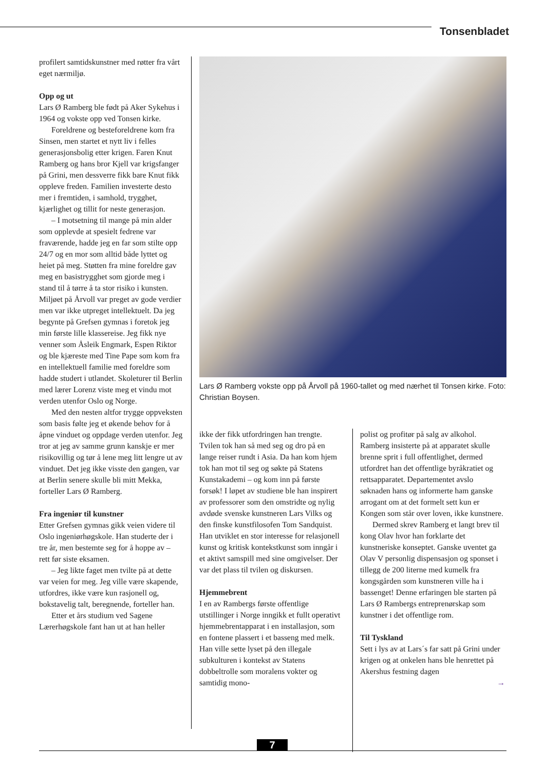Tonsenbladet
profilert samtidskunstner med røtter fra vårt eget nærmiljø.
Opp og ut
Lars Ø Ramberg ble født på Aker Sykehus i 1964 og vokste opp ved Tonsen kirke.
Foreldrene og besteforeldrene kom fra Sinsen, men startet et nytt liv i felles generasjonsbolig etter krigen. Faren Knut Ramberg og hans bror Kjell var krigsfanger på Grini, men dessverre fikk bare Knut fikk oppleve freden. Familien investerte desto mer i fremtiden, i samhold, trygghet, kjærlighet og tillit for neste generasjon.
– I motsetning til mange på min alder som opplevde at spesielt fedrene var fraværende, hadde jeg en far som stilte opp 24/7 og en mor som alltid både lyttet og heiet på meg. Støtten fra mine foreldre gav meg en basistrygghet som gjorde meg i stand til å tørre å ta stor risiko i kunsten. Miljøet på Årvoll var preget av gode verdier men var ikke utpreget intellektuelt. Da jeg begynte på Grefsen gymnas i foretok jeg min første lille klassereise. Jeg fikk nye venner som Åsleik Engmark, Espen Riktor og ble kjæreste med Tine Pape som kom fra en intellektuell familie med foreldre som hadde studert i utlandet. Skoleturer til Berlin med lærer Lorenz viste meg et vindu mot verden utenfor Oslo og Norge.
Med den nesten altfor trygge oppveksten som basis følte jeg et økende behov for å åpne vinduet og oppdage verden utenfor. Jeg tror at jeg av samme grunn kanskje er mer risikovillig og tør å lene meg litt lengre ut av vinduet. Det jeg ikke visste den gangen, var at Berlin senere skulle bli mitt Mekka, forteller Lars Ø Ramberg.
Fra ingeniør til kunstner
Etter Grefsen gymnas gikk veien videre til Oslo ingeniørhøgskole. Han studerte der i tre år, men bestemte seg for å hoppe av – rett før siste eksamen.
– Jeg likte faget men tvilte på at dette var veien for meg. Jeg ville være skapende, utfordres, ikke være kun rasjonell og, bokstavelig talt, beregnende, forteller han.
Etter et års studium ved Sagene Lærerhøgskole fant han ut at han heller
Lars Ø Ramberg vokste opp på Årvoll på 1960-tallet og med nærhet til Tonsen kirke. Foto: Christian Boysen.
ikke der fikk utfordringen han trengte. Tvilen tok han så med seg og dro på en lange reiser rundt i Asia. Da han kom hjem tok han mot til seg og søkte på Statens Kunstakademi – og kom inn på første forsøk! I løpet av studiene ble han inspirert av professorer som den omstridte og nylig avdøde svenske kunstneren Lars Vilks og den finske kunstfilosofen Tom Sandquist. Han utviklet en stor interesse for relasjonell kunst og kritisk kontekstkunst som inngår i et aktivt samspill med sine omgivelser. Der var det plass til tvilen og diskursen.
Hjemmebrent
I en av Rambergs første offentlige utstillinger i Norge inngikk et fullt operativt hjemmebrentapparat i en installasjon, som en fontene plassert i et basseng med melk. Han ville sette lyset på den illegale subkulturen i kontekst av Statens dobbeltrolle som moralens vokter og samtidig mono-
polist og profitør på salg av alkohol. Ramberg insisterte på at apparatet skulle brenne sprit i full offentlighet, dermed utfordret han det offentlige byråkratiet og rettsapparatet. Departementet avslo søknaden hans og informerte ham ganske arrogant om at det formelt sett kun er Kongen som står over loven, ikke kunstnere.
Dermed skrev Ramberg et langt brev til kong Olav hvor han forklarte det kunstneriske konseptet. Ganske uventet ga Olav V personlig dispensasjon og sponset i tillegg de 200 literne med kumelk fra kongsgården som kunstneren ville ha i bassenget! Denne erfaringen ble starten på Lars Ø Rambergs entreprenørskap som kunstner i det offentlige rom.
Til Tyskland
Sett i lys av at Lars´s far satt på Grini under krigen og at onkelen hans ble henrettet på Akershus festning dagen
→
7